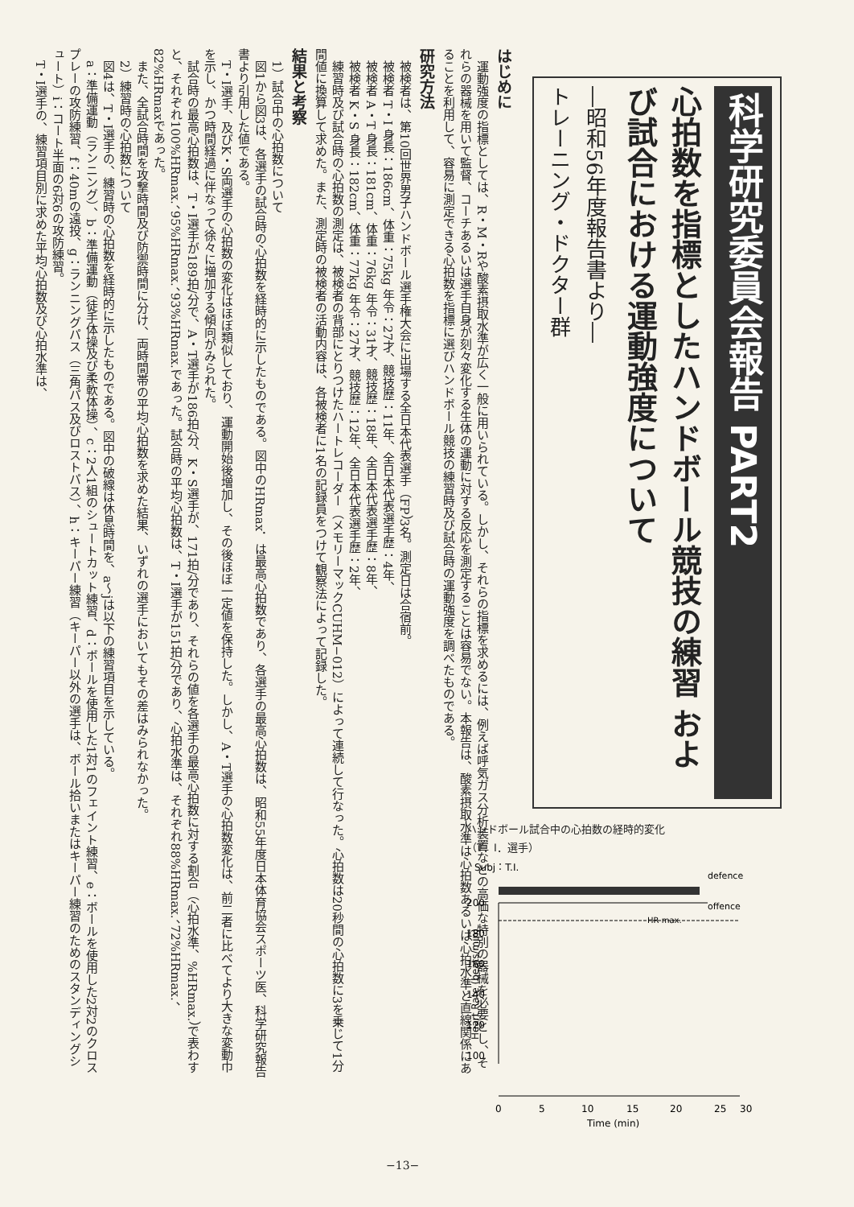科学研究委員会報告 PART2
心拍数を指標としたハンドボール競技の練習 および試合における運動強度について
―昭和56年度報告書より―
トレーニング・ドクター群
はじめに
運動強度の指標としては、R・M・Rや酸素摂取水準が広く一般に用いられている。しかし、それらの指標を求めるには、例えば呼気ガス分析装置などの高価な特別の器械を必要とし、それらの器械を用いて監督、コーチあるいは選手自身が刻々変化する生体の運動に対する反応を測定することは容易でない。本報告は、酸素摂取水準は心拍数あるいは心拍水準と直線関係にあることを利用して、容易に測定できる心拍数を指標に選びハンドボール競技の練習時及び試合時の運動強度を調べたものである。
研究方法
被検者は、第10回世界男子ハンドボール選手権大会に出場する全日本代表選手（FP）3名。測定日は合宿前。
被検者 T・I 身長：186cm、体重：75kg 年令：27才、競技歴：11年、全日本代表選手歴：4年、
被検者 A・T 身長：181cm、体重：76kg 年令：31才、競技歴：18年、全日本代表選手歴：8年、
被検者 K・S 身長：182cm、体重：77kg 年令：27才、競技歴：12年、全日本代表選手歴：2年、
練習時及び試合時の心拍数の測定は、被検者の背部にとりつけたハートレコーダー（メモリーマックCUHM−012）によって連続して行なった。心拍数は20秒間の心拍数に3を乗じて1分間値に換算して求めた。また、測定時の被検者の活動内容は、各被検者に1名の記録員をつけて観察法によって記録した。
結果と考察
1）試合中の心拍数について
図1から図3は、各選手の試合時の心拍数を経時的に示したものである。図中のHRmax．は最高心拍数であり、各選手の最高心拍数は、昭和55年度日本体育協会スポーツ医、科学研究報告書より引用した値である。
T・I選手、及びK・S両選手の心拍数の変化はほぼ類似しており、運動開始後増加し、その後ほぼ一定値を保持した。しかし、A・T選手の心拍数変化は、前二者に比べてより大きな変動巾を示し、かつ時間経過に伴なって徐々に増加する傾向がみられた。
試合時の最高心拍数は、T・I選手が189拍/分で、A・T選手が186拍/分、K・S選手が、171拍/分であり、それらの値を各選手の最高心拍数に対する割合（心拍水準、%HRmax.）で表わすと、それぞれ100%HRmax.、95%HRmax.、93%HRmax.であった。試合時の平均心拍数は、T・I選手が151拍/分であり、心拍水準は、それぞれ88%HRmax.、72%HRmax.、82%HRmaxであった。
また、全試合時間を攻撃時間及び防禦時間に分け、両時間帯の平均心拍数を求めた結果、いずれの選手においてもその差はみられなかった。
2）練習時の心拍数について
図4は、T・I選手の、練習時の心拍数を経時的に示したものである。図中の破線は休息時間を、a〜jは以下の練習項目を示している。
a：準備運動（ランニング）、b：準備運動（徒手体操及び柔軟体操）、c：2人1組のシュートカット練習、d：ボールを使用した1対1のフェイント練習、e：ボールを使用した2対2のクロスプレーの攻防練習、f：40mの遠投、g：ランニングパス（三角パス及びロストパス）、h：キーパー練習（キーパー以外の選手は、ボール拾いまたはキーパー練習のためのスタンディングシュート）i：コート半面の6対6の攻防練習。
T・I選手の、練習項目別に求めた平均心拍数及び心拍水準は、
ハンドボール試合中の心拍数の経時的変化
（T．I．選手）
Subj：T.I.
defence
offence
HR max.
200
180
160
140
120
100
0
5
10
15
20
25
30
Time (min)
Heart Rate (beats/min)
−13−